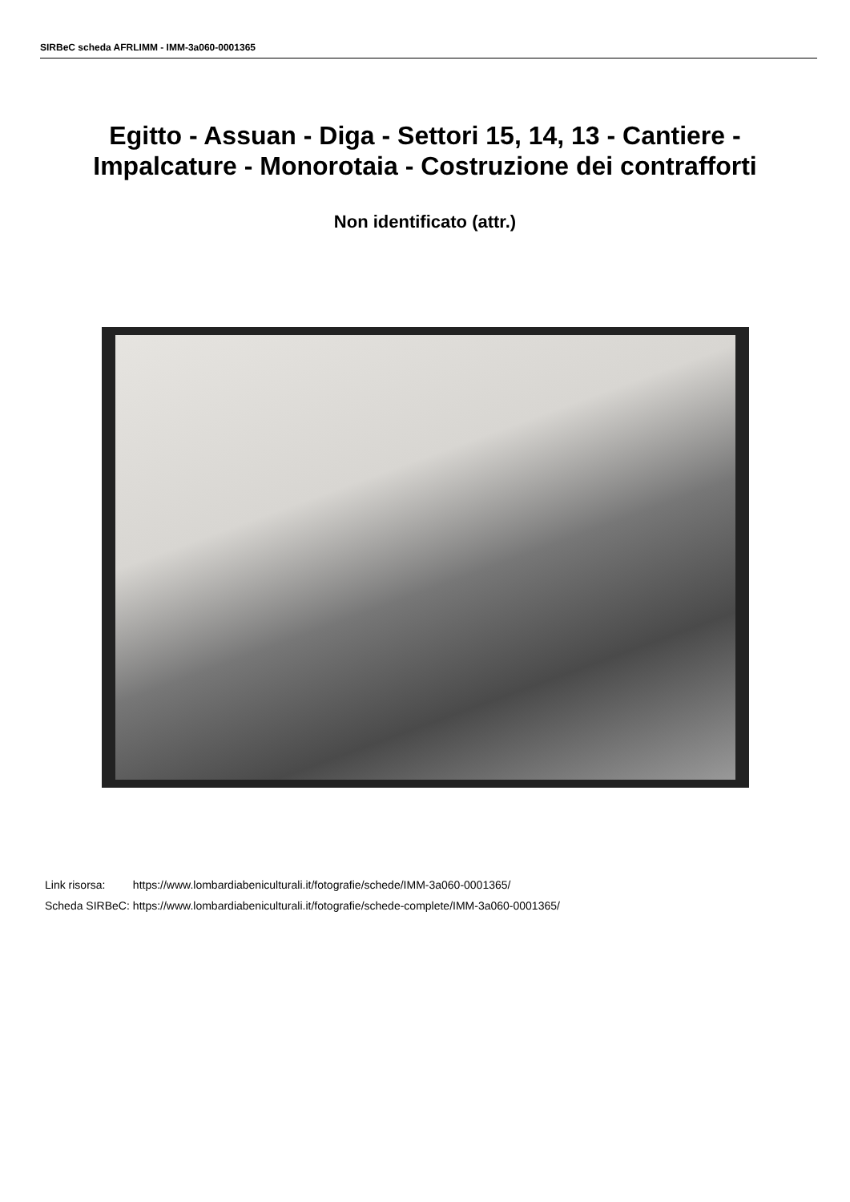SIRBeC scheda AFRLIMM - IMM-3a060-0001365
Egitto - Assuan - Diga - Settori 15, 14, 13 - Cantiere - Impalcature - Monorotaia - Costruzione dei contrafforti
Non identificato (attr.)
| Link risorsa: | https://www.lombardiabeniculturali.it/fotografie/schede/IMM-3a060-0001365/ |
| Scheda SIRBeC: | https://www.lombardiabeniculturali.it/fotografie/schede-complete/IMM-3a060-0001365/ |